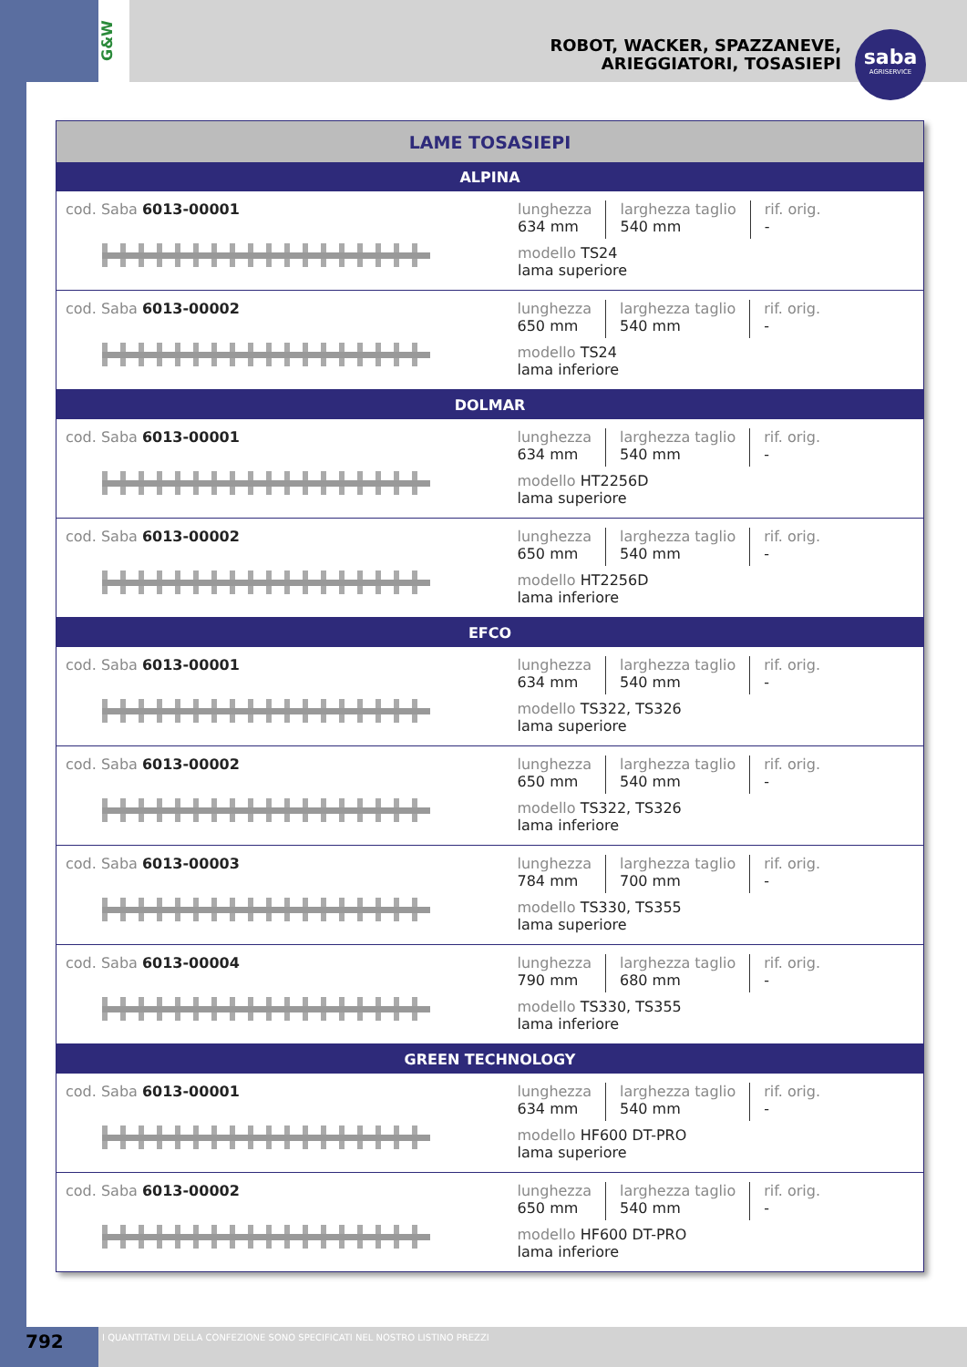G&W
ROBOT, WACKER, SPAZZANEVE,
ARIEGGIATORI, TOSASIEPI
saba
AGRISERVICE
| LAME TOSASIEPI | |
| --- | --- |
| ALPINA | |
| cod. Saba 6013-00001 | lunghezza 634 mm larghezza taglio 540 mm rif. orig. - modello TS24 lama superiore |
| cod. Saba 6013-00002 | lunghezza 650 mm larghezza taglio 540 mm rif. orig. - modello TS24 lama inferiore |
| DOLMAR | |
| cod. Saba 6013-00001 | lunghezza 634 mm larghezza taglio 540 mm rif. orig. - modello HT2256D lama superiore |
| cod. Saba 6013-00002 | lunghezza 650 mm larghezza taglio 540 mm rif. orig. - modello HT2256D lama inferiore |
| EFCO | |
| cod. Saba 6013-00001 | lunghezza 634 mm larghezza taglio 540 mm rif. orig. - modello TS322, TS326 lama superiore |
| cod. Saba 6013-00002 | lunghezza 650 mm larghezza taglio 540 mm rif. orig. - modello TS322, TS326 lama inferiore |
| cod. Saba 6013-00003 | lunghezza 784 mm larghezza taglio 700 mm rif. orig. - modello TS330, TS355 lama superiore |
| cod. Saba 6013-00004 | lunghezza 790 mm larghezza taglio 680 mm rif. orig. - modello TS330, TS355 lama inferiore |
| GREEN TECHNOLOGY | |
| cod. Saba 6013-00001 | lunghezza 634 mm larghezza taglio 540 mm rif. orig. - modello HF600 DT-PRO lama superiore |
| cod. Saba 6013-00002 | lunghezza 650 mm larghezza taglio 540 mm rif. orig. - modello HF600 DT-PRO lama inferiore |
792
I QUANTITATIVI DELLA CONFEZIONE SONO SPECIFICATI NEL NOSTRO LISTINO PREZZI